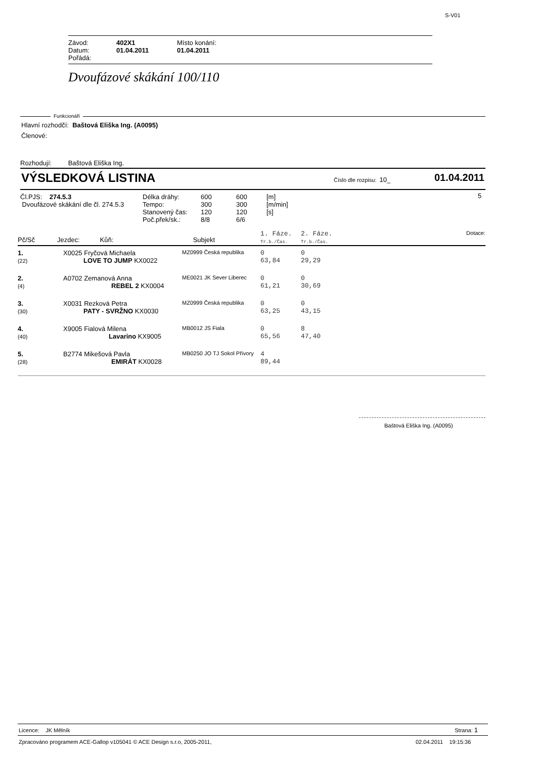S-V01
| Závod: | 402X1 | Místo konání: |
| Datum: | 01.04.2011 | 01.04.2011 |
| Pořádá: | | |
Dvoufázové skákání 100/110
Funkcionáři
Hlavní rozhodčí: Baštová Eliška Ing. (A0095)
Členové:
Rozhodují: Baštová Eliška Ing.
VÝSLEDKOVÁ LISTINA Číslo dle rozpisu: 10_ 01.04.2011
Čl.PJS: 274.5.3
Dvoufázové skákání dle čl. 274.5.3
| Délka dráhy: | 600 | 600 | [m] |
| Tempo: | 300 | 300 | [m/min] |
| Stanovený čas: | 120 | 120 | [s] |
| Poč.přek/sk.: | 8/8 | 6/6 | |
5
| Pč/Sč | Jezdec: Kůň: | Subjekt | 1. Fáze. Tr.b./Čas. | 2. Fáze. Tr.b./Čas. | Dotace: |
| 1. (22) | X0025 Fryčová Michaela LOVE TO JUMP KX0022 | MZ0999 Česká republika | 0 63,84 | 0 29,29 | |
| 2. (4) | A0702 Zemanová Anna REBEL 2 KX0004 | ME0021 JK Sever Liberec | 0 61,21 | 0 30,69 | |
| 3. (30) | X0031 Rezková Petra PATY - SVRŽNO KX0030 | MZ0999 Česká republika | 0 63,25 | 0 43,15 | |
| 4. (40) | X9005 Fialová Milena Lavarino KX9005 | MB0012 JS Fiala | 0 65,56 | 8 47,40 | |
| 5. (28) | B2774 Mikešová Pavla EMIRÁT KX0028 | MB0250 JO TJ Sokol Přívory | 4 89,44 | | |
Baštová Eliška Ing. (A0095)
Licence: JK Mělník Strana: 1
Zpracováno programem ACE-Gallop v105041 © ACE Design s.r.o, 2005-2011,
02.04.2011 19:15:36